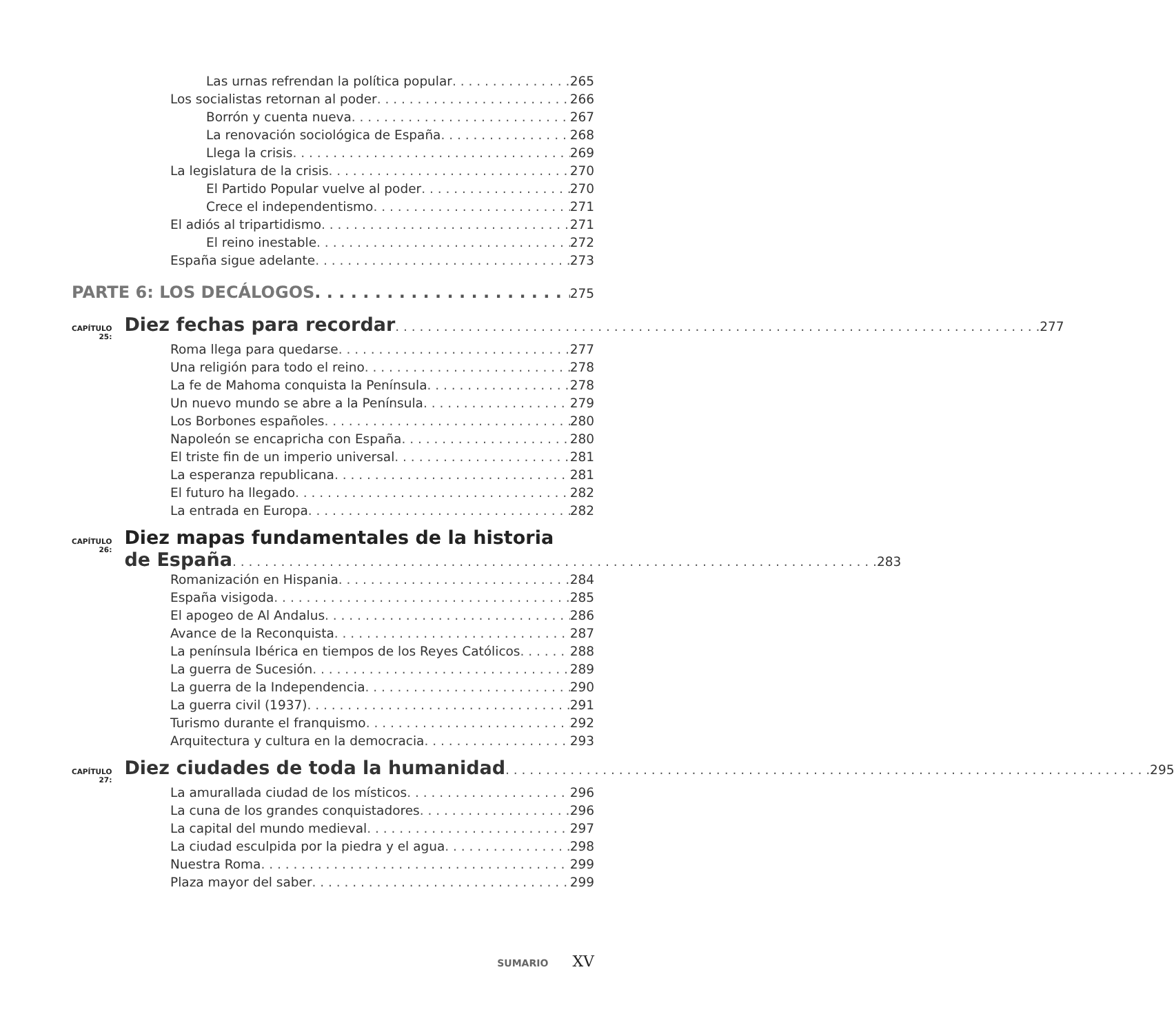Las urnas refrendan la política popular 265
Los socialistas retornan al poder 266
Borrón y cuenta nueva 267
La renovación sociológica de España 268
Llega la crisis 269
La legislatura de la crisis 270
El Partido Popular vuelve al poder 270
Crece el independentismo 271
El adiós al tripartidismo 271
El reino inestable 272
España sigue adelante 273
PARTE 6: LOS DECÁLOGOS 275
CAPÍTULO 25:
Diez fechas para recordar 277
Roma llega para quedarse 277
Una religión para todo el reino 278
La fe de Mahoma conquista la Península 278
Un nuevo mundo se abre a la Península 279
Los Borbones españoles 280
Napoleón se encapricha con España 280
El triste fin de un imperio universal 281
La esperanza republicana 281
El futuro ha llegado 282
La entrada en Europa 282
CAPÍTULO 26:
Diez mapas fundamentales de la historia
de España 283
Romanización en Hispania 284
España visigoda 285
El apogeo de Al Andalus 286
Avance de la Reconquista 287
La península Ibérica en tiempos de los Reyes Católicos 288
La guerra de Sucesión 289
La guerra de la Independencia 290
La guerra civil (1937) 291
Turismo durante el franquismo 292
Arquitectura y cultura en la democracia 293
CAPÍTULO 27:
Diez ciudades de toda la humanidad 295
La amurallada ciudad de los místicos 296
La cuna de los grandes conquistadores 296
La capital del mundo medieval 297
La ciudad esculpida por la piedra y el agua 298
Nuestra Roma 299
Plaza mayor del saber 299
SUMARIO XV